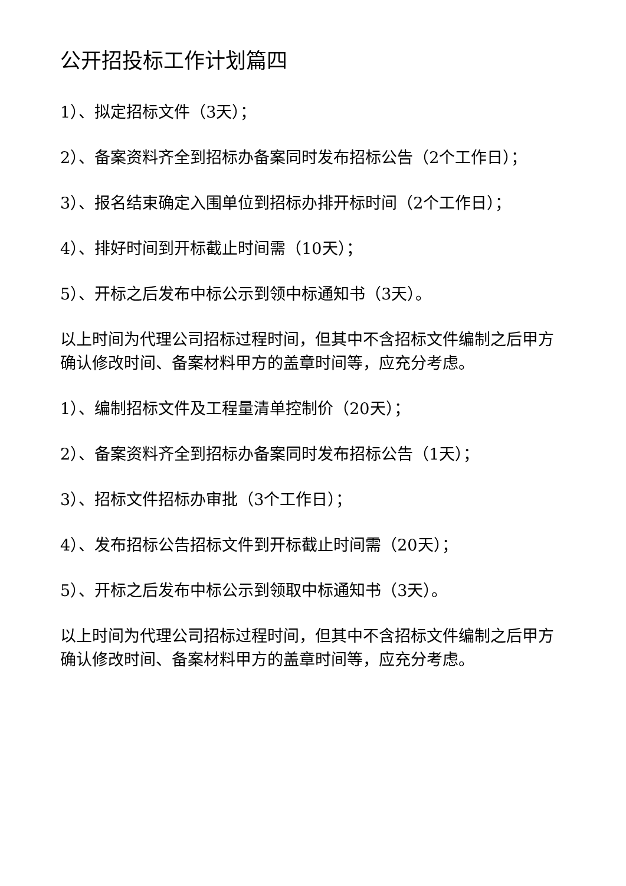公开招投标工作计划篇四
1）、拟定招标文件（3天）；
2）、备案资料齐全到招标办备案同时发布招标公告（2个工作日）；
3）、报名结束确定入围单位到招标办排开标时间（2个工作日）；
4）、排好时间到开标截止时间需（10天）；
5）、开标之后发布中标公示到领中标通知书（3天）。
以上时间为代理公司招标过程时间，但其中不含招标文件编制之后甲方确认修改时间、备案材料甲方的盖章时间等，应充分考虑。
1）、编制招标文件及工程量清单控制价（20天）；
2）、备案资料齐全到招标办备案同时发布招标公告（1天）；
3）、招标文件招标办审批（3个工作日）；
4）、发布招标公告招标文件到开标截止时间需（20天）；
5）、开标之后发布中标公示到领取中标通知书（3天）。
以上时间为代理公司招标过程时间，但其中不含招标文件编制之后甲方确认修改时间、备案材料甲方的盖章时间等，应充分考虑。